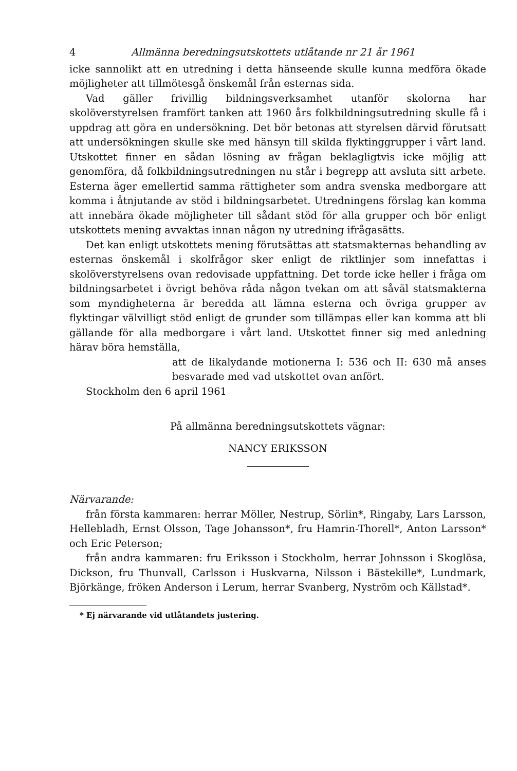4 Allmänna beredningsutskottets utlåtande nr 21 år 1961
icke sannolikt att en utredning i detta hänseende skulle kunna medföra ökade möjligheter att tillmötesgå önskemål från esternas sida.
Vad gäller frivillig bildningsverksamhet utanför skolorna har skolöverstyrelsen framfört tanken att 1960 års folkbildningsutredning skulle få i uppdrag att göra en undersökning. Det bör betonas att styrelsen därvid förutsatt att undersökningen skulle ske med hänsyn till skilda flyktinggrupper i vårt land. Utskottet finner en sådan lösning av frågan beklagligtvis icke möjlig att genomföra, då folkbildningsutredningen nu står i begrepp att avsluta sitt arbete. Esterna äger emellertid samma rättigheter som andra svenska medborgare att komma i åtnjutande av stöd i bildningsarbetet. Utredningens förslag kan komma att innebära ökade möjligheter till sådant stöd för alla grupper och bör enligt utskottets mening avvaktas innan någon ny utredning ifrågasätts.
Det kan enligt utskottets mening förutsättas att statsmakternas behandling av esternas önskemål i skolfrågor sker enligt de riktlinjer som innefattas i skolöverstyrelsens ovan redovisade uppfattning. Det torde icke heller i fråga om bildningsarbetet i övrigt behöva råda någon tvekan om att såväl statsmakterna som myndigheterna är beredda att lämna esterna och övriga grupper av flyktingar välvilligt stöd enligt de grunder som tillämpas eller kan komma att bli gällande för alla medborgare i vårt land. Utskottet finner sig med anledning härav böra hemställa,
att de likalydande motionerna I: 536 och II: 630 må anses besvarade med vad utskottet ovan anfört.
Stockholm den 6 april 1961
På allmänna beredningsutskottets vägnar:
NANCY ERIKSSON
Närvarande:
från första kammaren: herrar Möller, Nestrup, Sörlin*, Ringaby, Lars Larsson, Hellebladh, Ernst Olsson, Tage Johansson*, fru Hamrin-Thorell*, Anton Larsson* och Eric Peterson;
från andra kammaren: fru Eriksson i Stockholm, herrar Johnsson i Skoglösa, Dickson, fru Thunvall, Carlsson i Huskvarna, Nilsson i Bästekille*, Lundmark, Björkänge, fröken Anderson i Lerum, herrar Svanberg, Nyström och Källstad*.
* Ej närvarande vid utlåtandets justering.